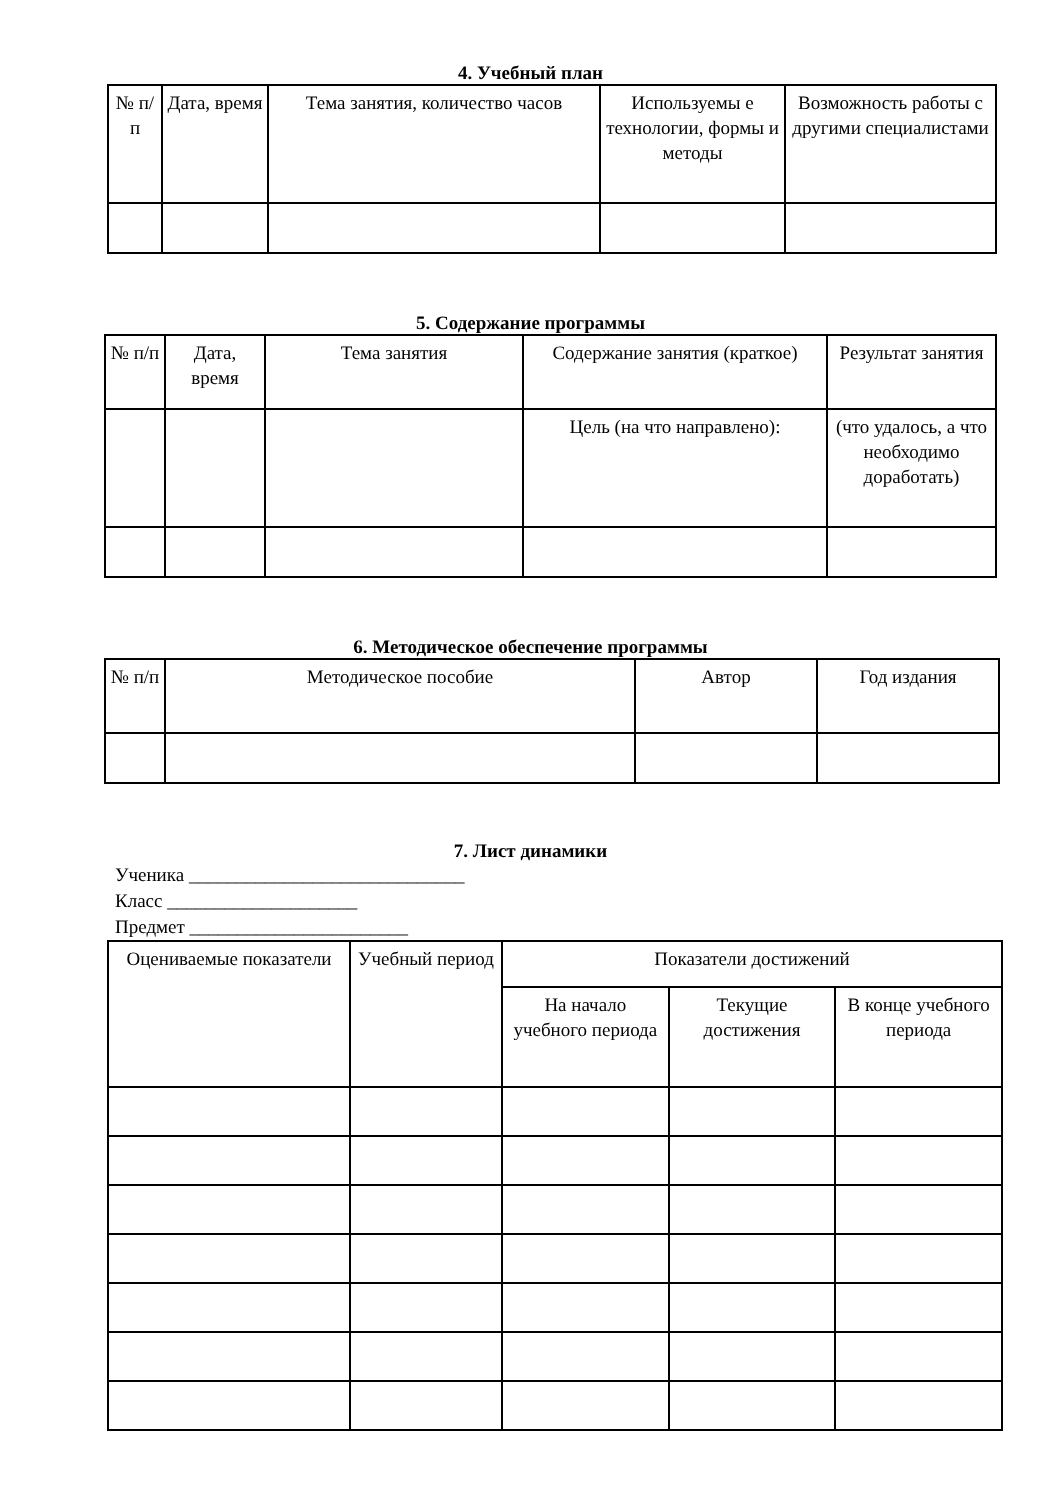4. Учебный план
| № п/п | Дата, время | Тема занятия, количество часов | Используемы е технологии, формы и методы | Возможность работы с другими специалистами |
| --- | --- | --- | --- | --- |
5. Содержание программы
| № п/п | Дата, время | Тема занятия | Содержание занятия (краткое) | Результат занятия |
| --- | --- | --- | --- | --- |
| | | | Цель (на что направлено): | (что удалось, а что необходимо доработать) |
6. Методическое обеспечение программы
| № п/п | Методическое пособие | Автор | Год издания |
| --- | --- | --- | --- |
7. Лист динамики
Ученика _____________________________
Класс ____________________
Предмет _______________________
| Оцениваемые показатели | Учебный период | Показатели достижений | | |
| --- | --- | --- | --- | --- |
| | | На начало учебного периода | Текущие достижения | В конце учебного периода |